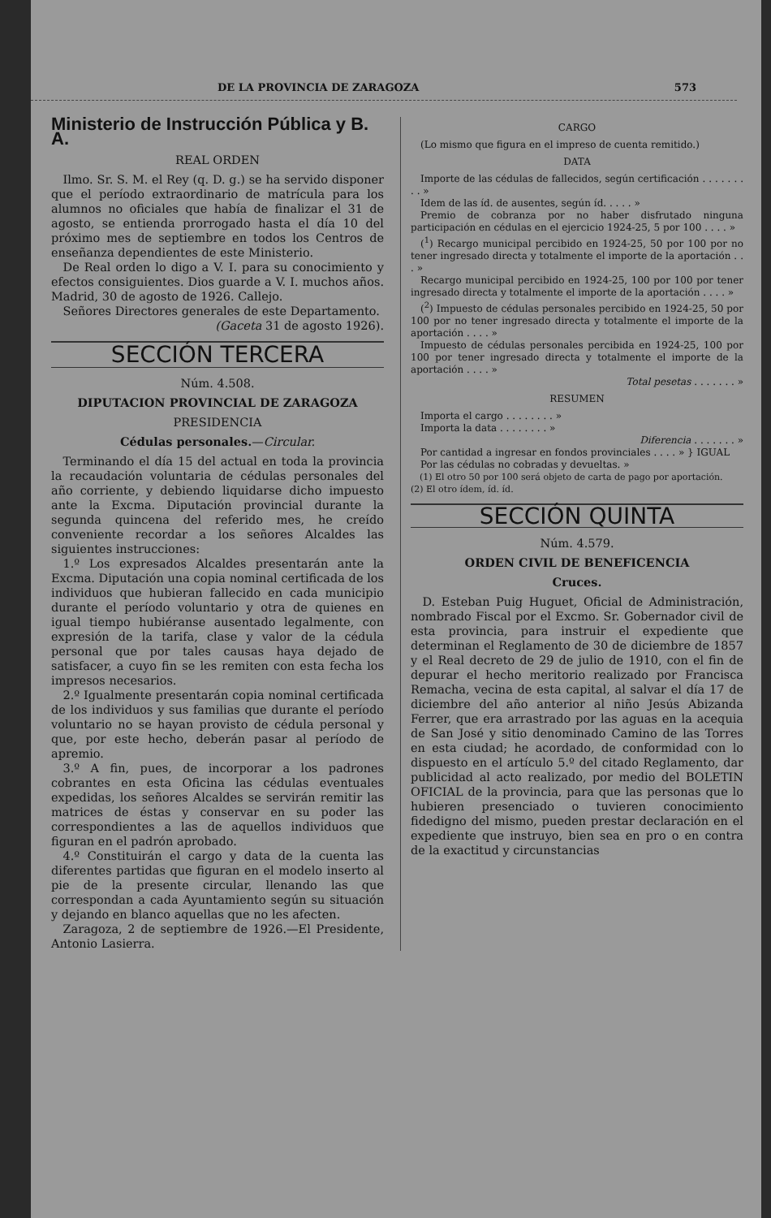DE LA PROVINCIA DE ZARAGOZA 573
Ministerio de Instrucción Pública y B. A.
REAL ORDEN
Ilmo. Sr. S. M. el Rey (q. D. g.) se ha servido disponer que el período extraordinario de matrícula para los alumnos no oficiales que había de finalizar el 31 de agosto, se entienda prorrogado hasta el día 10 del próximo mes de septiembre en todos los Centros de enseñanza dependientes de este Ministerio.
De Real orden lo digo a V. I. para su conocimiento y efectos consiguientes. Dios guarde a V. I. muchos años. Madrid, 30 de agosto de 1926. Callejo.
Señores Directores generales de este Departamento.
(Gaceta 31 de agosto 1926).
SECCIÓN TERCERA
Núm. 4.508.
DIPUTACION PROVINCIAL DE ZARAGOZA
PRESIDENCIA
Cédulas personales.—Circular.
Terminando el día 15 del actual en toda la provincia la recaudación voluntaria de cédulas personales del año corriente, y debiendo liquidarse dicho impuesto ante la Excma. Diputación provincial durante la segunda quincena del referido mes, he creído conveniente recordar a los señores Alcaldes las siguientes instrucciones:
1.º Los expresados Alcaldes presentarán ante la Excma. Diputación una copia nominal certificada de los individuos que hubieran fallecido en cada municipio durante el período voluntario y otra de quienes en igual tiempo hubiéranse ausentado legalmente, con expresión de la tarifa, clase y valor de la cédula personal que por tales causas haya dejado de satisfacer, a cuyo fin se les remiten con esta fecha los impresos necesarios.
2.º Igualmente presentarán copia nominal certificada de los individuos y sus familias que durante el período voluntario no se hayan provisto de cédula personal y que, por este hecho, deberán pasar al período de apremio.
3.º A fin, pues, de incorporar a los padrones cobrantes en esta Oficina las cédulas eventuales expedidas, los señores Alcaldes se servirán remitir las matrices de éstas y conservar en su poder las correspondientes a las de aquellos individuos que figuran en el padrón aprobado.
4.º Constituirán el cargo y data de la cuenta las diferentes partidas que figuran en el modelo inserto al pie de la presente circular, llenando las que correspondan a cada Ayuntamiento según su situación y dejando en blanco aquellas que no les afecten.
Zaragoza, 2 de septiembre de 1926.—El Presidente, Antonio Lasierra.
CARGO
(Lo mismo que figura en el impreso de cuenta remitido.)
DATA
Importe de las cédulas de fallecidos, según certificación . . . . . . . . . »
Idem de las íd. de ausentes, según íd. . . . . »
Premio de cobranza por no haber disfrutado ninguna participación en cédulas en el ejercicio 1924-25, 5 por 100 . . . . »
(<sup>1</sup>) Recargo municipal percibido en 1924-25, 50 por 100 por no tener ingresado directa y totalmente el importe de la aportación . . . »
Recargo municipal percibido en 1924-25, 100 por 100 por tener ingresado directa y totalmente el importe de la aportación . . . . »
(<sup>2</sup>) Impuesto de cédulas personales percibido en 1924-25, 50 por 100 por no tener ingresado directa y totalmente el importe de la aportación . . . . »
Impuesto de cédulas personales percibida en 1924-25, 100 por 100 por tener ingresado directa y totalmente el importe de la aportación . . . . »
Total pesetas . . . . . . . »
RESUMEN
Importa el cargo . . . . . . . . »
Importa la data . . . . . . . . »
Diferencia . . . . . . . »
Por cantidad a ingresar en fondos provinciales . . . . » } IGUAL
Por las cédulas no cobradas y devueltas. »
(1) El otro 50 por 100 será objeto de carta de pago por aportación.
(2) El otro ídem, íd. íd.
SECCIÓN QUINTA
Núm. 4.579.
ORDEN CIVIL DE BENEFICENCIA
Cruces.
D. Esteban Puig Huguet, Oficial de Administración, nombrado Fiscal por el Excmo. Sr. Gobernador civil de esta provincia, para instruir el expediente que determinan el Reglamento de 30 de diciembre de 1857 y el Real decreto de 29 de julio de 1910, con el fin de depurar el hecho meritorio realizado por Francisca Remacha, vecina de esta capital, al salvar el día 17 de diciembre del año anterior al niño Jesús Abizanda Ferrer, que era arrastrado por las aguas en la acequia de San José y sitio denominado Camino de las Torres en esta ciudad; he acordado, de conformidad con lo dispuesto en el artículo 5.º del citado Reglamento, dar publicidad al acto realizado, por medio del BOLETIN OFICIAL de la provincia, para que las personas que lo hubieren presenciado o tuvieren conocimiento fidedigno del mismo, pueden prestar declaración en el expediente que instruyo, bien sea en pro o en contra de la exactitud y circunstancias